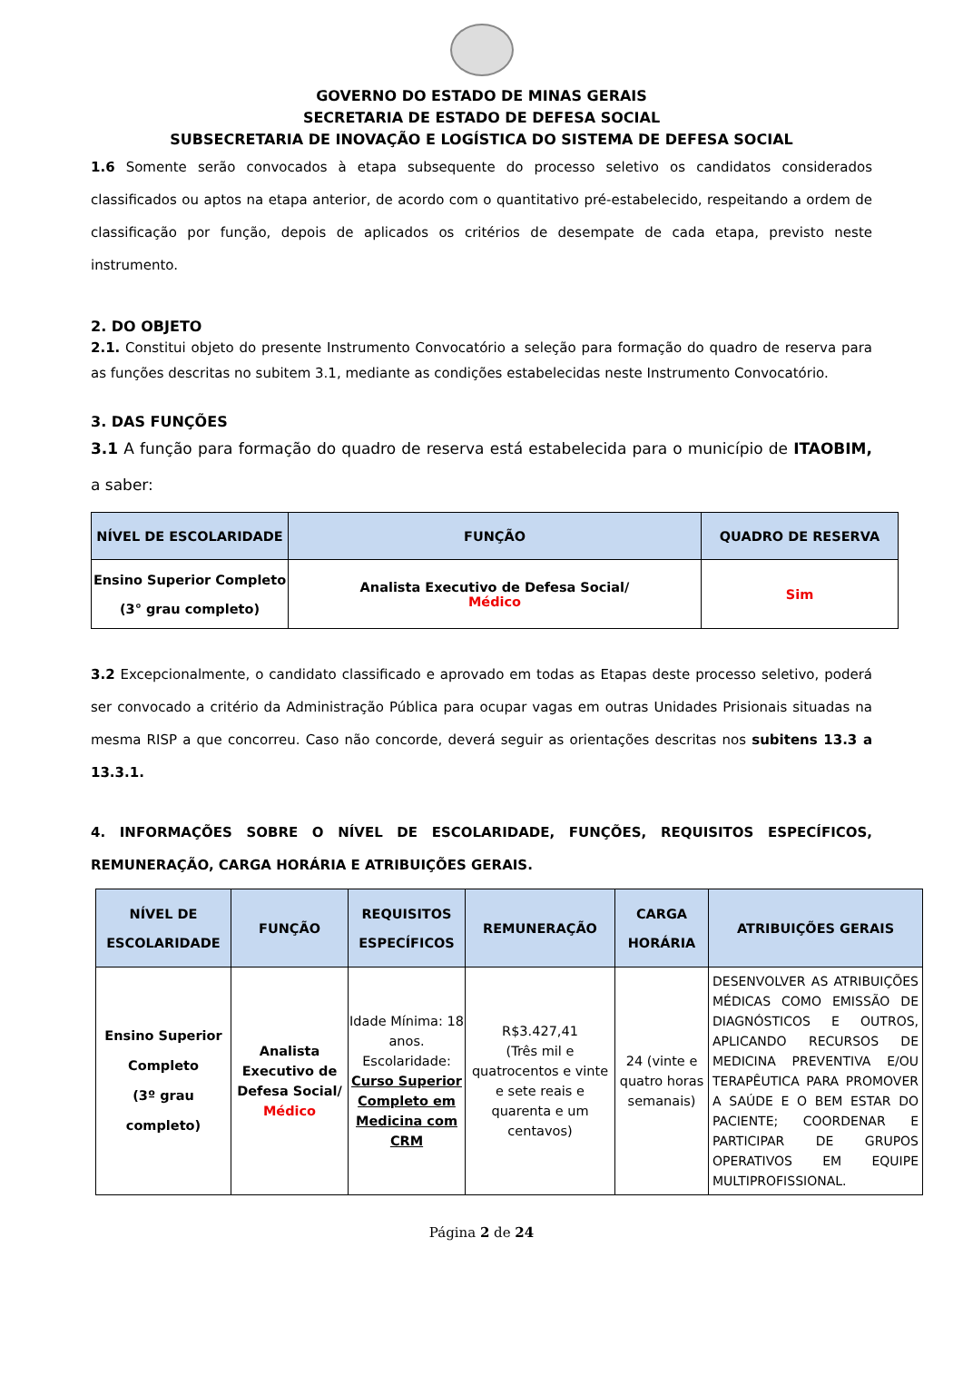GOVERNO DO ESTADO DE MINAS GERAIS
SECRETARIA DE ESTADO DE DEFESA SOCIAL
SUBSECRETARIA DE INOVAÇÃO E LOGÍSTICA DO SISTEMA DE DEFESA SOCIAL
1.6 Somente serão convocados à etapa subsequente do processo seletivo os candidatos considerados classificados ou aptos na etapa anterior, de acordo com o quantitativo pré-estabelecido, respeitando a ordem de classificação por função, depois de aplicados os critérios de desempate de cada etapa, previsto neste instrumento.
2. DO OBJETO
2.1. Constitui objeto do presente Instrumento Convocatório a seleção para formação do quadro de reserva para as funções descritas no subitem 3.1, mediante as condições estabelecidas neste Instrumento Convocatório.
3. DAS FUNÇÕES
3.1 A função para formação do quadro de reserva está estabelecida para o município de ITAOBIM, a saber:
| NÍVEL DE ESCOLARIDADE | FUNÇÃO | QUADRO DE RESERVA |
| --- | --- | --- |
| Ensino Superior Completo (3° grau completo) | Analista Executivo de Defesa Social/ Médico | Sim |
3.2 Excepcionalmente, o candidato classificado e aprovado em todas as Etapas deste processo seletivo, poderá ser convocado a critério da Administração Pública para ocupar vagas em outras Unidades Prisionais situadas na mesma RISP a que concorreu. Caso não concorde, deverá seguir as orientações descritas nos subitens 13.3 a 13.3.1.
4. INFORMAÇÕES SOBRE O NÍVEL DE ESCOLARIDADE, FUNÇÕES, REQUISITOS ESPECÍFICOS, REMUNERAÇÃO, CARGA HORÁRIA E ATRIBUIÇÕES GERAIS.
| NÍVEL DE ESCOLARIDADE | FUNÇÃO | REQUISITOS ESPECÍFICOS | REMUNERAÇÃO | CARGA HORÁRIA | ATRIBUIÇÕES GERAIS |
| --- | --- | --- | --- | --- | --- |
| Ensino Superior Completo (3º grau completo) | Analista Executivo de Defesa Social/ Médico | Idade Mínima: 18 anos. Escolaridade: Curso Superior Completo em Medicina com CRM | R$3.427,41 (Três mil e quatrocentos e vinte e sete reais e quarenta e um centavos) | 24 (vinte e quatro horas semanais) | DESENVOLVER AS ATRIBUIÇÕES MÉDICAS COMO EMISSÃO DE DIAGNÓSTICOS E OUTROS, APLICANDO RECURSOS DE MEDICINA PREVENTIVA E/OU TERAPÊUTICA PARA PROMOVER A SAÚDE E O BEM ESTAR DO PACIENTE; COORDENAR E PARTICIPAR DE GRUPOS OPERATIVOS EM EQUIPE MULTIPROFISSIONAL. |
Página 2 de 24